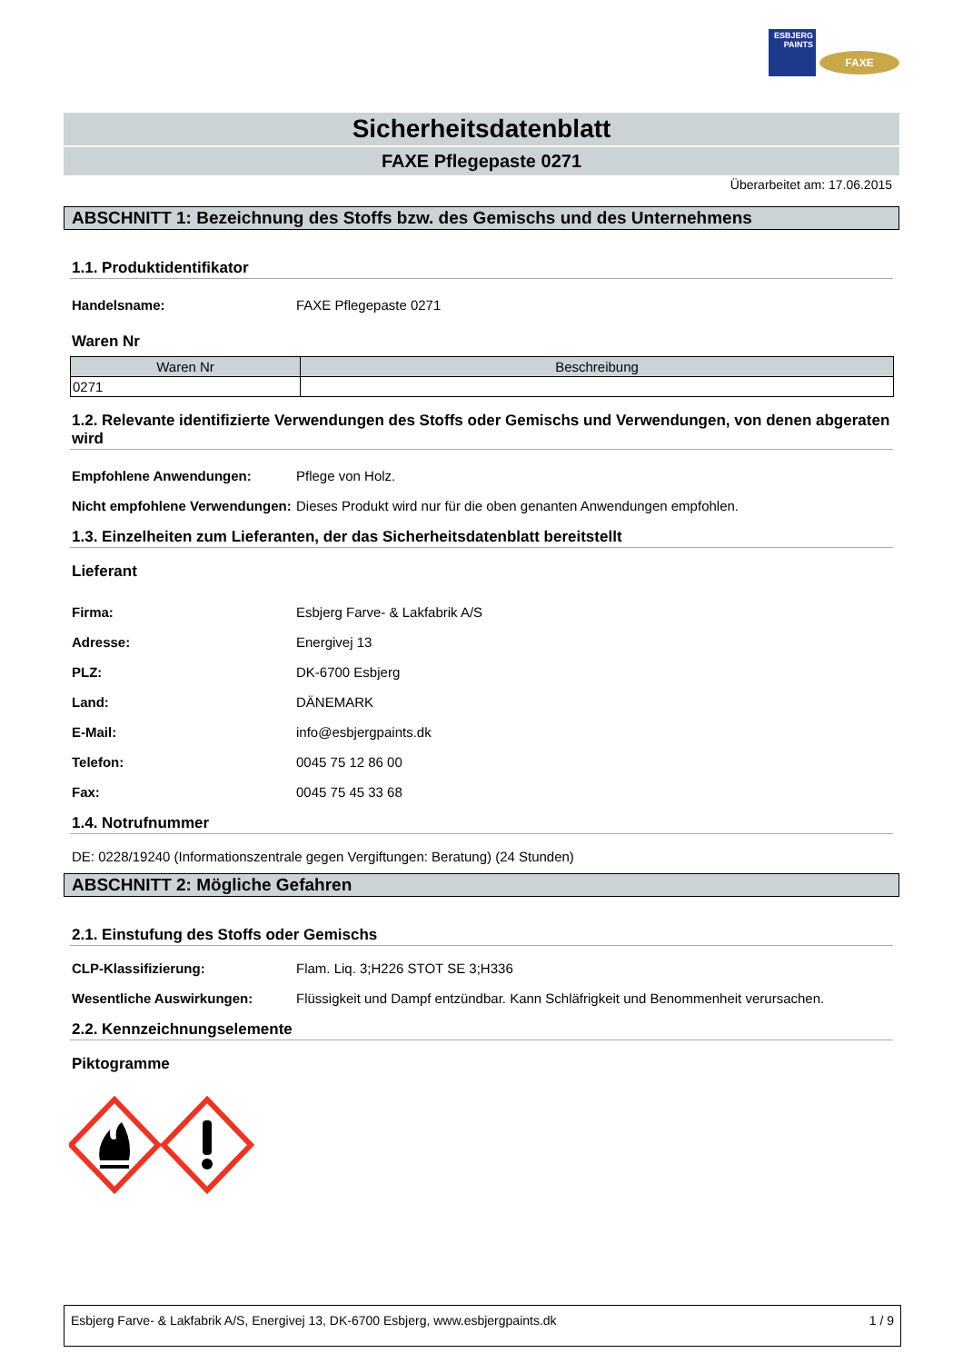ESBJERG PAINTS
FAXE
Sicherheitsdatenblatt
FAXE Pflegepaste 0271
Überarbeitet am: 17.06.2015
ABSCHNITT 1: Bezeichnung des Stoffs bzw. des Gemischs und des Unternehmens
1.1. Produktidentifikator
Handelsname: FAXE Pflegepaste 0271
Waren Nr
| Waren Nr | Beschreibung |
| --- | --- |
| 0271 | |
1.2. Relevante identifizierte Verwendungen des Stoffs oder Gemischs und Verwendungen, von denen abgeraten wird
Empfohlene Anwendungen: Pflege von Holz.
Nicht empfohlene Verwendungen:
Dieses Produkt wird nur für die oben genanten Anwendungen empfohlen.
1.3. Einzelheiten zum Lieferanten, der das Sicherheitsdatenblatt bereitstellt
Lieferant
Firma: Esbjerg Farve- & Lakfabrik A/S
Adresse: Energivej 13
PLZ: DK-6700 Esbjerg
Land: DÄNEMARK
E-Mail: info@esbjergpaints.dk
Telefon: 0045 75 12 86 00
Fax: 0045 75 45 33 68
1.4. Notrufnummer
DE: 0228/19240 (Informationszentrale gegen Vergiftungen: Beratung) (24 Stunden)
ABSCHNITT 2: Mögliche Gefahren
2.1. Einstufung des Stoffs oder Gemischs
CLP-Klassifizierung: Flam. Liq. 3;H226 STOT SE 3;H336
Wesentliche Auswirkungen: Flüssigkeit und Dampf entzündbar. Kann Schläfrigkeit und Benommenheit verursachen.
2.2. Kennzeichnungselemente
Piktogramme
Esbjerg Farve- & Lakfabrik A/S, Energivej 13, DK-6700 Esbjerg, www.esbjergpaints.dk 1 / 9